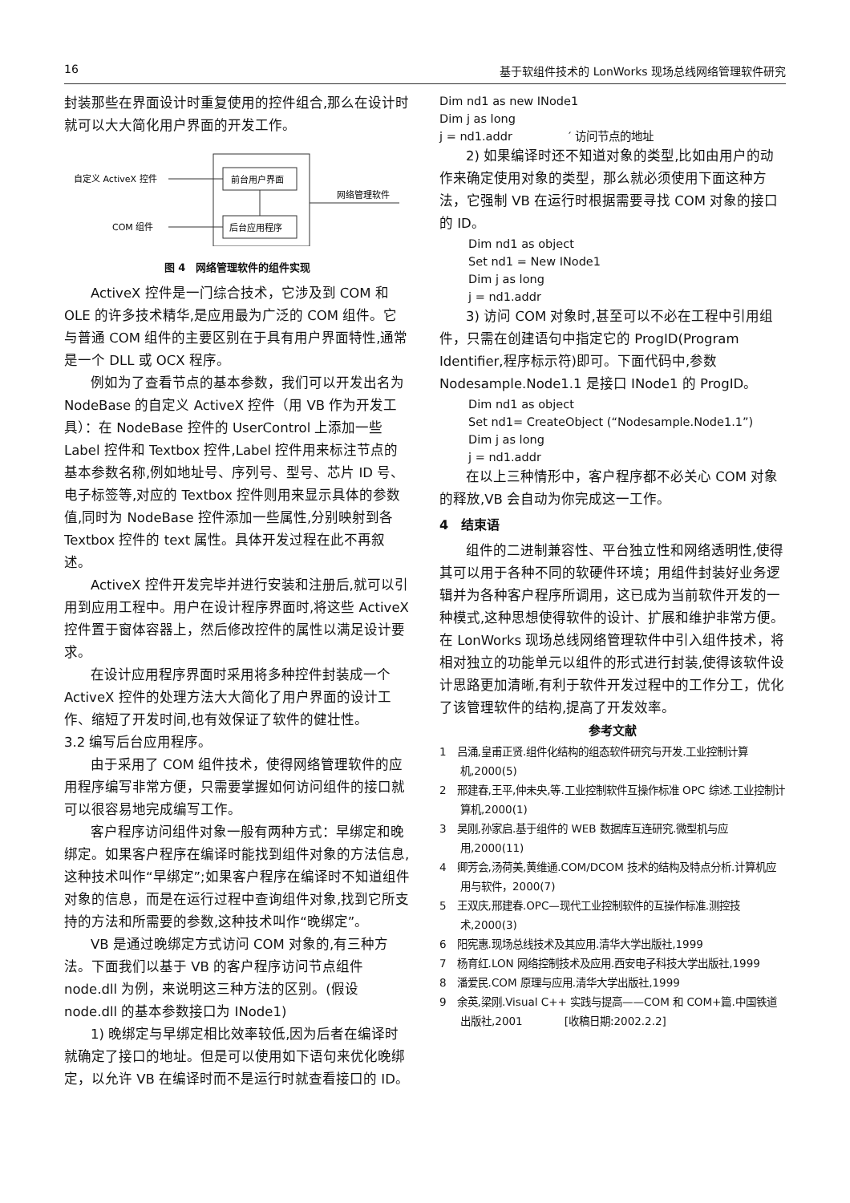16 基于软组件技术的 LonWorks 现场总线网络管理软件研究
封装那些在界面设计时重复使用的控件组合,那么在设计时就可以大大简化用户界面的开发工作。
自定义 ActiveX 控件
COM 组件
前台用户界面
后台应用程序
网络管理软件
图 4　网络管理软件的组件实现
ActiveX 控件是一门综合技术，它涉及到 COM 和 OLE 的许多技术精华,是应用最为广泛的 COM 组件。它与普通 COM 组件的主要区别在于具有用户界面特性,通常是一个 DLL 或 OCX 程序。
例如为了查看节点的基本参数，我们可以开发出名为 NodeBase 的自定义 ActiveX 控件（用 VB 作为开发工具）：在 NodeBase 控件的 UserControl 上添加一些 Label 控件和 Textbox 控件,Label 控件用来标注节点的基本参数名称,例如地址号、序列号、型号、芯片 ID 号、电子标签等,对应的 Textbox 控件则用来显示具体的参数值,同时为 NodeBase 控件添加一些属性,分别映射到各 Textbox 控件的 text 属性。具体开发过程在此不再叙述。
ActiveX 控件开发完毕并进行安装和注册后,就可以引用到应用工程中。用户在设计程序界面时,将这些 ActiveX 控件置于窗体容器上，然后修改控件的属性以满足设计要求。
在设计应用程序界面时采用将多种控件封装成一个 ActiveX 控件的处理方法大大简化了用户界面的设计工作、缩短了开发时间,也有效保证了软件的健壮性。
3.2 编写后台应用程序。
由于采用了 COM 组件技术，使得网络管理软件的应用程序编写非常方便，只需要掌握如何访问组件的接口就可以很容易地完成编写工作。
客户程序访问组件对象一般有两种方式：早绑定和晚绑定。如果客户程序在编译时能找到组件对象的方法信息,这种技术叫作“早绑定”;如果客户程序在编译时不知道组件对象的信息，而是在运行过程中查询组件对象,找到它所支持的方法和所需要的参数,这种技术叫作“晚绑定”。
VB 是通过晚绑定方式访问 COM 对象的,有三种方法。下面我们以基于 VB 的客户程序访问节点组件 node.dll 为例，来说明这三种方法的区别。(假设 node.dll 的基本参数接口为 INode1)
1) 晚绑定与早绑定相比效率较低,因为后者在编译时就确定了接口的地址。但是可以使用如下语句来优化晚绑定，以允许 VB 在编译时而不是运行时就查看接口的 ID。
Dim nd1 as new INode1
Dim j as long
j = nd1.addr　　　　　′ 访问节点的地址
2) 如果编译时还不知道对象的类型,比如由用户的动作来确定使用对象的类型，那么就必须使用下面这种方法，它强制 VB 在运行时根据需要寻找 COM 对象的接口的 ID。
Dim nd1 as object
Set nd1 = New INode1
Dim j as long
j = nd1.addr
3) 访问 COM 对象时,甚至可以不必在工程中引用组件，只需在创建语句中指定它的 ProgID(Program Identifier,程序标示符)即可。下面代码中,参数 Nodesample.Node1.1 是接口 INode1 的 ProgID。
Dim nd1 as object
Set nd1= CreateObject (“Nodesample.Node1.1”)
Dim j as long
j = nd1.addr
在以上三种情形中，客户程序都不必关心 COM 对象的释放,VB 会自动为你完成这一工作。
4　结束语
组件的二进制兼容性、平台独立性和网络透明性,使得其可以用于各种不同的软硬件环境；用组件封装好业务逻辑并为各种客户程序所调用，这已成为当前软件开发的一种模式,这种思想使得软件的设计、扩展和维护非常方便。在 LonWorks 现场总线网络管理软件中引入组件技术，将相对独立的功能单元以组件的形式进行封装,使得该软件设计思路更加清晰,有利于软件开发过程中的工作分工，优化了该管理软件的结构,提高了开发效率。
参考文献
1　吕涌,皇甫正贤.组件化结构的组态软件研究与开发.工业控制计算机,2000(5)
2　邢建春,王平,仲未央,等.工业控制软件互操作标准 OPC 综述.工业控制计算机,2000(1)
3　吴刚,孙家启.基于组件的 WEB 数据库互连研究.微型机与应用,2000(11)
4　卿芳会,汤荷美,黄维通.COM/DCOM 技术的结构及特点分析.计算机应用与软件，2000(7)
5　王双庆,邢建春.OPC—现代工业控制软件的互操作标准.测控技术,2000(3)
6　阳宪惠.现场总线技术及其应用.清华大学出版社,1999
7　杨育红.LON 网络控制技术及应用.西安电子科技大学出版社,1999
8　潘爱民.COM 原理与应用.清华大学出版社,1999
9　余英,梁刚.Visual C++ 实践与提高——COM 和 COM+篇.中国铁道出版社,2001　　　　[收稿日期:2002.2.2]